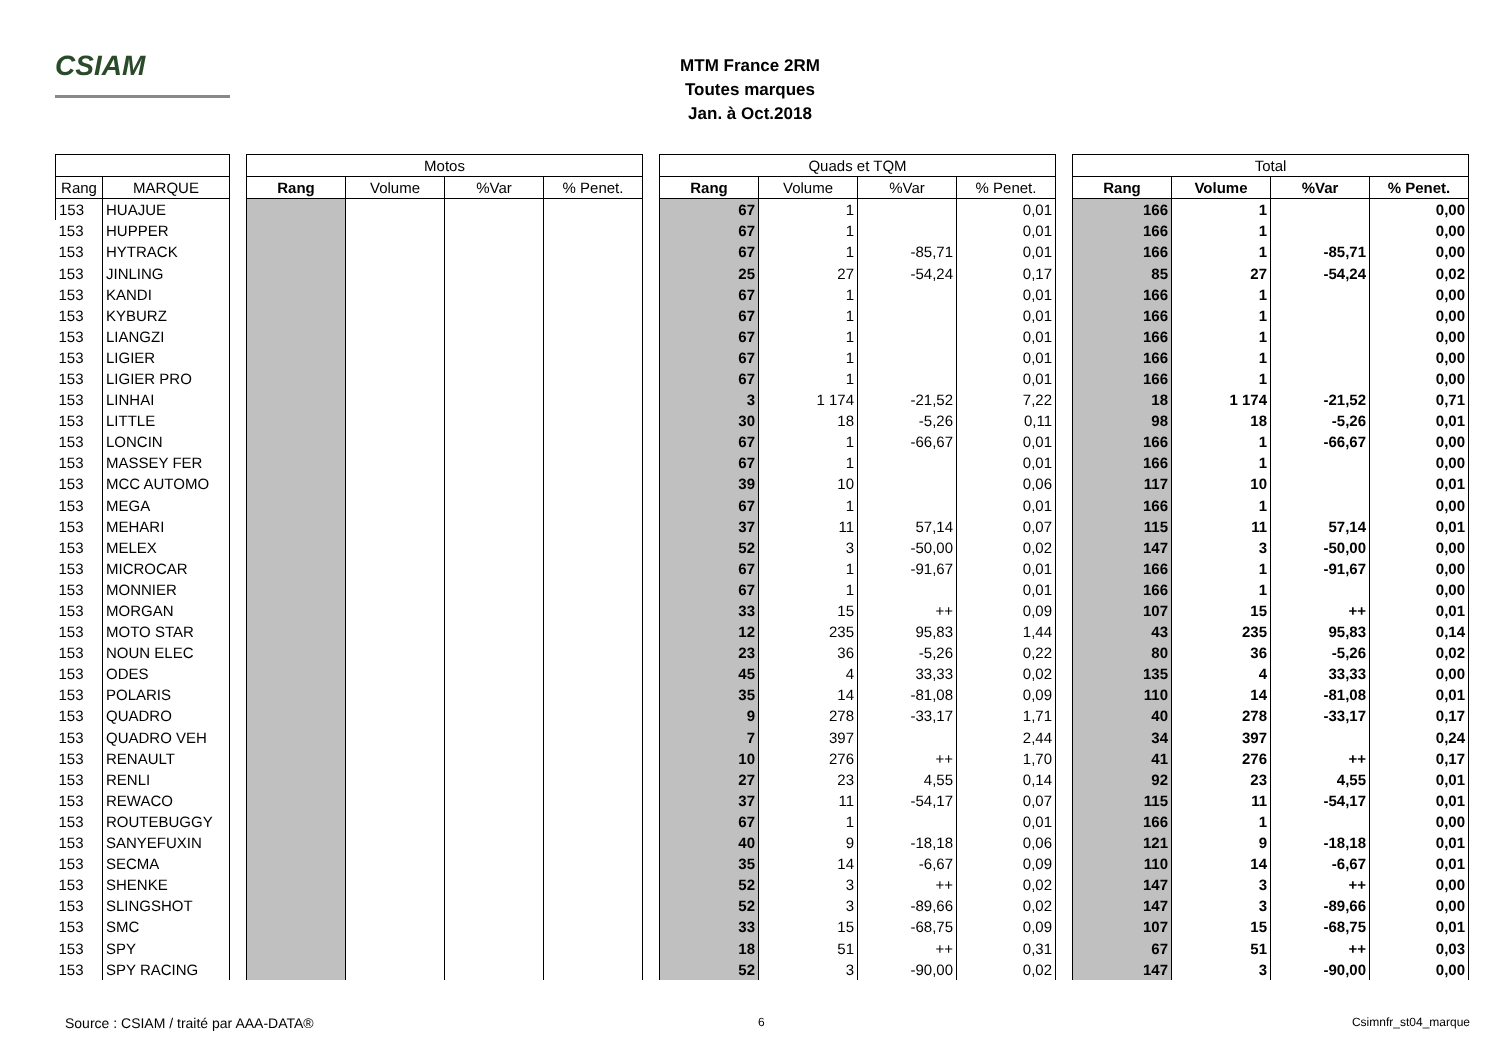CSIAM
MTM France 2RM
Toutes marques
Jan. à Oct.2018
| | | | Motos | | | | | Quads et TQM | | | | | Total | | | |
| Rang | MARQUE | | Rang | Volume | %Var | % Penet. | | Rang | Volume | %Var | % Penet. | | Rang | Volume | %Var | % Penet. |
| 153 | HUAJUE | | | | | | | 67 | 1 | | 0,01 | | 166 | 1 | | 0,00 |
| 153 | HUPPER | | | | | | | 67 | 1 | | 0,01 | | 166 | 1 | | 0,00 |
| 153 | HYTRACK | | | | | | | 67 | 1 | -85,71 | 0,01 | | 166 | 1 | -85,71 | 0,00 |
| 153 | JINLING | | | | | | | 25 | 27 | -54,24 | 0,17 | | 85 | 27 | -54,24 | 0,02 |
| 153 | KANDI | | | | | | | 67 | 1 | | 0,01 | | 166 | 1 | | 0,00 |
| 153 | KYBURZ | | | | | | | 67 | 1 | | 0,01 | | 166 | 1 | | 0,00 |
| 153 | LIANGZI | | | | | | | 67 | 1 | | 0,01 | | 166 | 1 | | 0,00 |
| 153 | LIGIER | | | | | | | 67 | 1 | | 0,01 | | 166 | 1 | | 0,00 |
| 153 | LIGIER PRO | | | | | | | 67 | 1 | | 0,01 | | 166 | 1 | | 0,00 |
| 153 | LINHAI | | | | | | | 3 | 1 174 | -21,52 | 7,22 | | 18 | 1 174 | -21,52 | 0,71 |
| 153 | LITTLE | | | | | | | 30 | 18 | -5,26 | 0,11 | | 98 | 18 | -5,26 | 0,01 |
| 153 | LONCIN | | | | | | | 67 | 1 | -66,67 | 0,01 | | 166 | 1 | -66,67 | 0,00 |
| 153 | MASSEY FER | | | | | | | 67 | 1 | | 0,01 | | 166 | 1 | | 0,00 |
| 153 | MCC AUTOMO | | | | | | | 39 | 10 | | 0,06 | | 117 | 10 | | 0,01 |
| 153 | MEGA | | | | | | | 67 | 1 | | 0,01 | | 166 | 1 | | 0,00 |
| 153 | MEHARI | | | | | | | 37 | 11 | 57,14 | 0,07 | | 115 | 11 | 57,14 | 0,01 |
| 153 | MELEX | | | | | | | 52 | 3 | -50,00 | 0,02 | | 147 | 3 | -50,00 | 0,00 |
| 153 | MICROCAR | | | | | | | 67 | 1 | -91,67 | 0,01 | | 166 | 1 | -91,67 | 0,00 |
| 153 | MONNIER | | | | | | | 67 | 1 | | 0,01 | | 166 | 1 | | 0,00 |
| 153 | MORGAN | | | | | | | 33 | 15 | ++ | 0,09 | | 107 | 15 | ++ | 0,01 |
| 153 | MOTO STAR | | | | | | | 12 | 235 | 95,83 | 1,44 | | 43 | 235 | 95,83 | 0,14 |
| 153 | NOUN ELEC | | | | | | | 23 | 36 | -5,26 | 0,22 | | 80 | 36 | -5,26 | 0,02 |
| 153 | ODES | | | | | | | 45 | 4 | 33,33 | 0,02 | | 135 | 4 | 33,33 | 0,00 |
| 153 | POLARIS | | | | | | | 35 | 14 | -81,08 | 0,09 | | 110 | 14 | -81,08 | 0,01 |
| 153 | QUADRO | | | | | | | 9 | 278 | -33,17 | 1,71 | | 40 | 278 | -33,17 | 0,17 |
| 153 | QUADRO VEH | | | | | | | 7 | 397 | | 2,44 | | 34 | 397 | | 0,24 |
| 153 | RENAULT | | | | | | | 10 | 276 | ++ | 1,70 | | 41 | 276 | ++ | 0,17 |
| 153 | RENLI | | | | | | | 27 | 23 | 4,55 | 0,14 | | 92 | 23 | 4,55 | 0,01 |
| 153 | REWACO | | | | | | | 37 | 11 | -54,17 | 0,07 | | 115 | 11 | -54,17 | 0,01 |
| 153 | ROUTEBUGGY | | | | | | | 67 | 1 | | 0,01 | | 166 | 1 | | 0,00 |
| 153 | SANYEFUXIN | | | | | | | 40 | 9 | -18,18 | 0,06 | | 121 | 9 | -18,18 | 0,01 |
| 153 | SECMA | | | | | | | 35 | 14 | -6,67 | 0,09 | | 110 | 14 | -6,67 | 0,01 |
| 153 | SHENKE | | | | | | | 52 | 3 | ++ | 0,02 | | 147 | 3 | ++ | 0,00 |
| 153 | SLINGSHOT | | | | | | | 52 | 3 | -89,66 | 0,02 | | 147 | 3 | -89,66 | 0,00 |
| 153 | SMC | | | | | | | 33 | 15 | -68,75 | 0,09 | | 107 | 15 | -68,75 | 0,01 |
| 153 | SPY | | | | | | | 18 | 51 | ++ | 0,31 | | 67 | 51 | ++ | 0,03 |
| 153 | SPY RACING | | | | | | | 52 | 3 | -90,00 | 0,02 | | 147 | 3 | -90,00 | 0,00 |
Source : CSIAM / traité par AAA-DATA®
6 Csimnfr_st04_marque